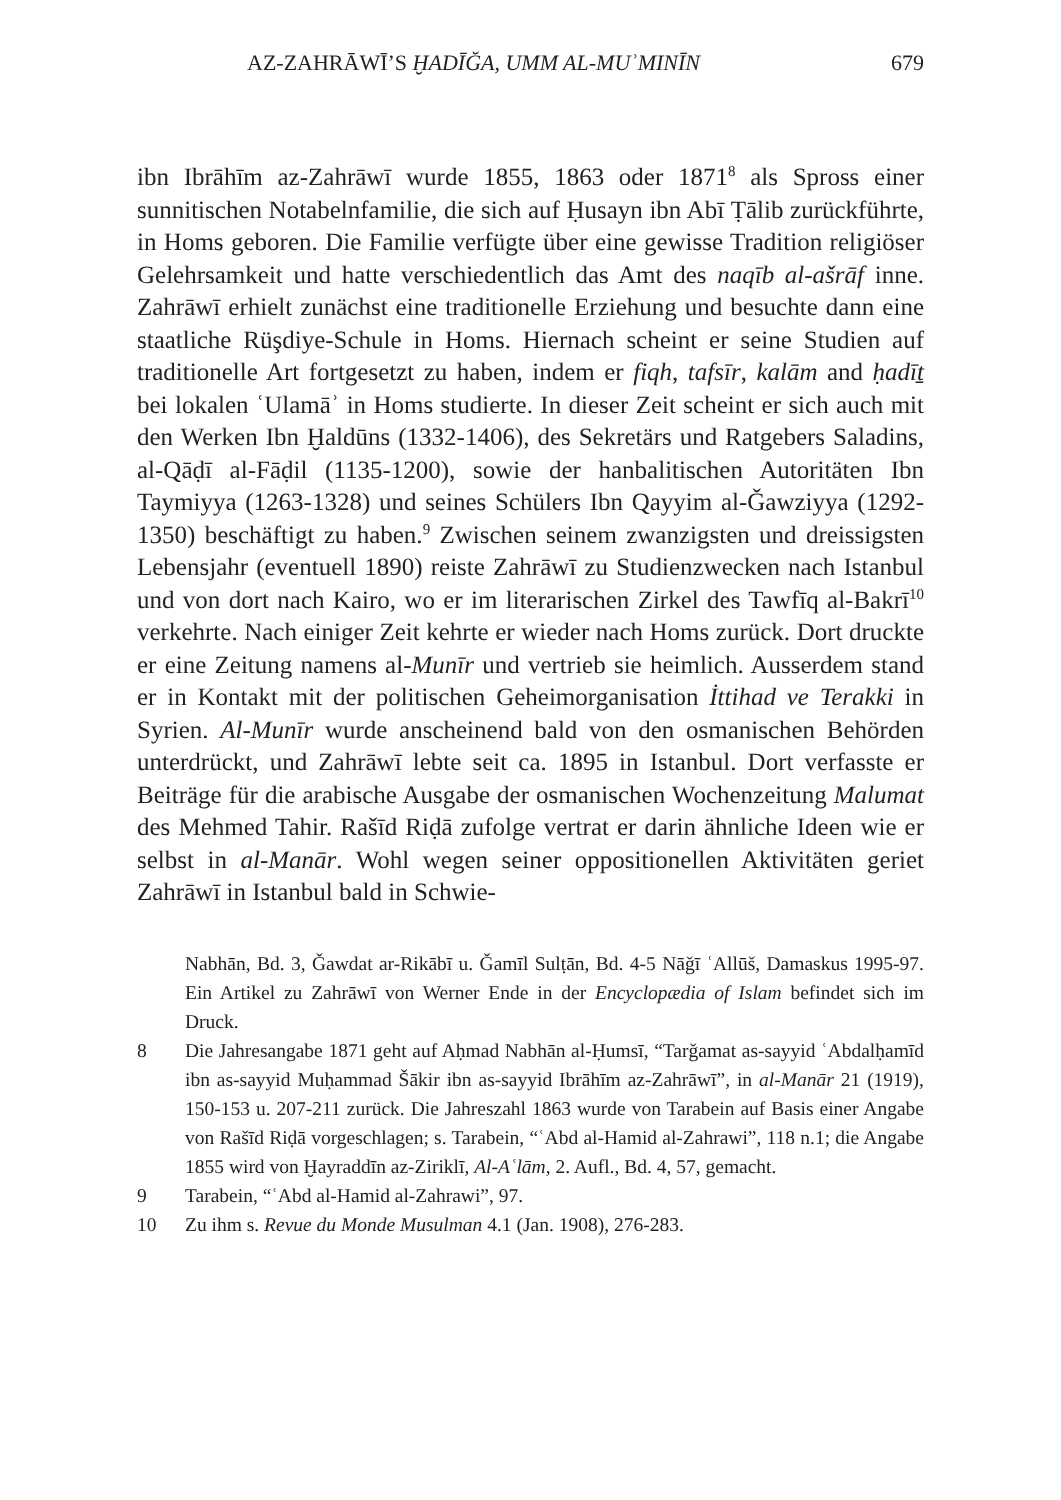AZ-ZAHRĀWĪ’S ḪADĪĞA, UMM AL-MUʾMINĪN 679
ibn Ibrāhīm az-Zahrāwī wurde 1855, 1863 oder 1871<sup>8</sup> als Spross einer sunnitischen Notabelnfamilie, die sich auf Ḥusayn ibn Abī Ṭālib zurückführte, in Homs geboren. Die Familie verfügte über eine gewisse Tradition religiöser Gelehrsamkeit und hatte verschiedentlich das Amt des naqīb al-ašrāf inne. Zahrāwī erhielt zunächst eine traditionelle Erziehung und besuchte dann eine staatliche Rüşdiye-Schule in Homs. Hiernach scheint er seine Studien auf traditionelle Art fortgesetzt zu haben, indem er fiqh, tafsīr, kalām and ḥadīṯ bei lokalen ʿUlamāʾ in Homs studierte. In dieser Zeit scheint er sich auch mit den Werken Ibn Ḫaldūns (1332-1406), des Sekretärs und Ratgebers Saladins, al-Qāḍī al-Fāḍil (1135-1200), sowie der hanbalitischen Autoritäten Ibn Taymiyya (1263-1328) und seines Schülers Ibn Qayyim al-Ǧawziyya (1292-1350) beschäftigt zu haben.<sup>9</sup> Zwischen seinem zwanzigsten und dreissigsten Lebensjahr (eventuell 1890) reiste Zahrāwī zu Studienzwecken nach Istanbul und von dort nach Kairo, wo er im literarischen Zirkel des Tawfīq al-Bakrī<sup>10</sup> verkehrte. Nach einiger Zeit kehrte er wieder nach Homs zurück. Dort druckte er eine Zeitung namens al-Munīr und vertrieb sie heimlich. Ausserdem stand er in Kontakt mit der politischen Geheimorganisation İttihad ve Terakki in Syrien. Al-Munīr wurde anscheinend bald von den osmanischen Behörden unterdrückt, und Zahrāwī lebte seit ca. 1895 in Istanbul. Dort verfasste er Beiträge für die arabische Ausgabe der osmanischen Wochenzeitung Malumat des Mehmed Tahir. Rašīd Riḍā zufolge vertrat er darin ähnliche Ideen wie er selbst in al-Manār. Wohl wegen seiner oppositionellen Aktivitäten geriet Zahrāwī in Istanbul bald in Schwie-
Nabhān, Bd. 3, Ǧawdat ar-Rikābī u. Ǧamīl Sulṭān, Bd. 4-5 Nāǧī ʿAllūš, Damaskus 1995-97. Ein Artikel zu Zahrāwī von Werner Ende in der Encyclopædia of Islam befindet sich im Druck.
8 Die Jahresangabe 1871 geht auf Aḥmad Nabhān al-Ḥumsī, “Tarǧamat as-sayyid ʿAbdalḥamīd ibn as-sayyid Muḥammad Šākir ibn as-sayyid Ibrāhīm az-Zahrāwī”, in al-Manār 21 (1919), 150-153 u. 207-211 zurück. Die Jahreszahl 1863 wurde von Tarabein auf Basis einer Angabe von Rašīd Riḍā vorgeschlagen; s. Tarabein, “ʿAbd al-Hamid al-Zahrawi”, 118 n.1; die Angabe 1855 wird von Ḫayraddīn az-Ziriklī, Al-Aʿlām, 2. Aufl., Bd. 4, 57, gemacht.
9 Tarabein, “ʿAbd al-Hamid al-Zahrawi”, 97.
10 Zu ihm s. Revue du Monde Musulman 4.1 (Jan. 1908), 276-283.